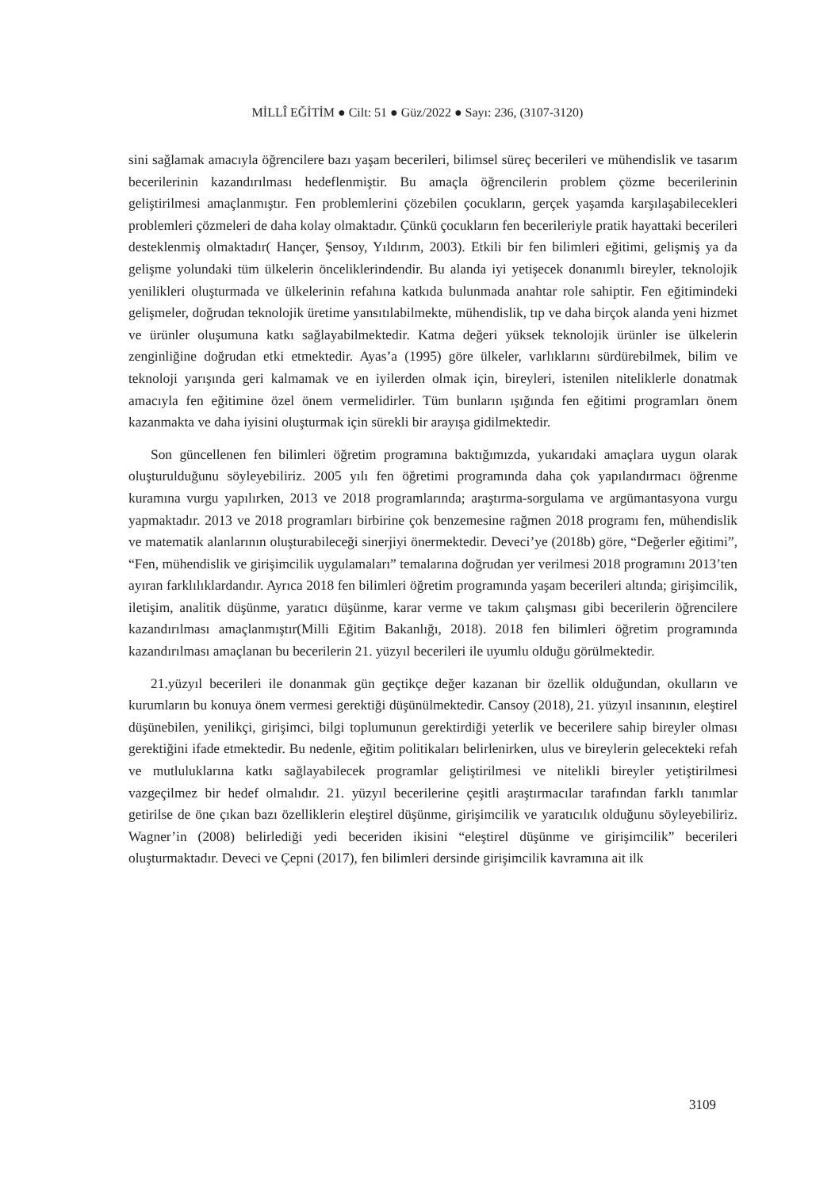MİLLÎ EĞİTİM ● Cilt: 51 ● Güz/2022 ● Sayı: 236, (3107-3120)
sini sağlamak amacıyla öğrencilere bazı yaşam becerileri, bilimsel süreç becerileri ve mühendislik ve tasarım becerilerinin kazandırılması hedeflenmiştir. Bu amaçla öğrencilerin problem çözme becerilerinin geliştirilmesi amaçlanmıştır. Fen problemlerini çözebilen çocukların, gerçek yaşamda karşılaşabilecekleri problemleri çözmeleri de daha kolay olmaktadır. Çünkü çocukların fen becerileriyle pratik hayattaki becerileri desteklenmiş olmaktadır( Hançer, Şensoy, Yıldırım, 2003). Etkili bir fen bilimleri eğitimi, gelişmiş ya da gelişme yolundaki tüm ülkelerin önceliklerindendir. Bu alanda iyi yetişecek donanımlı bireyler, teknolojik yenilikleri oluşturmada ve ülkelerinin refahına katkıda bulunmada anahtar role sahiptir. Fen eğitimindeki gelişmeler, doğrudan teknolojik üretime yansıtılabilmekte, mühendislik, tıp ve daha birçok alanda yeni hizmet ve ürünler oluşumuna katkı sağlayabilmektedir. Katma değeri yüksek teknolojik ürünler ise ülkelerin zenginliğine doğrudan etki etmektedir. Ayas’a (1995) göre ülkeler, varlıklarını sürdürebilmek, bilim ve teknoloji yarışında geri kalmamak ve en iyilerden olmak için, bireyleri, istenilen niteliklerle donatmak amacıyla fen eğitimine özel önem vermelidirler. Tüm bunların ışığında fen eğitimi programları önem kazanmakta ve daha iyisini oluşturmak için sürekli bir arayışa gidilmektedir.
Son güncellenen fen bilimleri öğretim programına baktığımızda, yukarıdaki amaçlara uygun olarak oluşturulduğunu söyleyebiliriz. 2005 yılı fen öğretimi programında daha çok yapılandırmacı öğrenme kuramına vurgu yapılırken, 2013 ve 2018 programlarında; araştırma-sorgulama ve argümantasyona vurgu yapmaktadır. 2013 ve 2018 programları birbirine çok benzemesine rağmen 2018 programı fen, mühendislik ve matematik alanlarının oluşturabileceği sinerjiyi önermektedir. Deveci’ye (2018b) göre, “Değerler eğitimi”, “Fen, mühendislik ve girişimcilik uygulamaları” temalarına doğrudan yer verilmesi 2018 programını 2013’ten ayıran farklılıklardandır. Ayrıca 2018 fen bilimleri öğretim programında yaşam becerileri altında; girişimcilik, iletişim, analitik düşünme, yaratıcı düşünme, karar verme ve takım çalışması gibi becerilerin öğrencilere kazandırılması amaçlanmıştır(Milli Eğitim Bakanlığı, 2018). 2018 fen bilimleri öğretim programında kazandırılması amaçlanan bu becerilerin 21. yüzyıl becerileri ile uyumlu olduğu görülmektedir.
21.yüzyıl becerileri ile donanmak gün geçtikçe değer kazanan bir özellik olduğundan, okulların ve kurumların bu konuya önem vermesi gerektiği düşünülmektedir. Cansoy (2018), 21. yüzyıl insanının, eleştirel düşünebilen, yenilikçi, girişimci, bilgi toplumunun gerektirdiği yeterlik ve becerilere sahip bireyler olması gerektiğini ifade etmektedir. Bu nedenle, eğitim politikaları belirlenirken, ulus ve bireylerin gelecekteki refah ve mutluluklarına katkı sağlayabilecek programlar geliştirilmesi ve nitelikli bireyler yetiştirilmesi vazgeçilmez bir hedef olmalıdır. 21. yüzyıl becerilerine çeşitli araştırmacılar tarafından farklı tanımlar getirilse de öne çıkan bazı özelliklerin eleştirel düşünme, girişimcilik ve yaratıcılık olduğunu söyleyebiliriz. Wagner’in (2008) belirlediği yedi beceriden ikisini “eleştirel düşünme ve girişimcilik” becerileri oluşturmaktadır. Deveci ve Çepni (2017), fen bilimleri dersinde girişimcilik kavramına ait ilk
3109